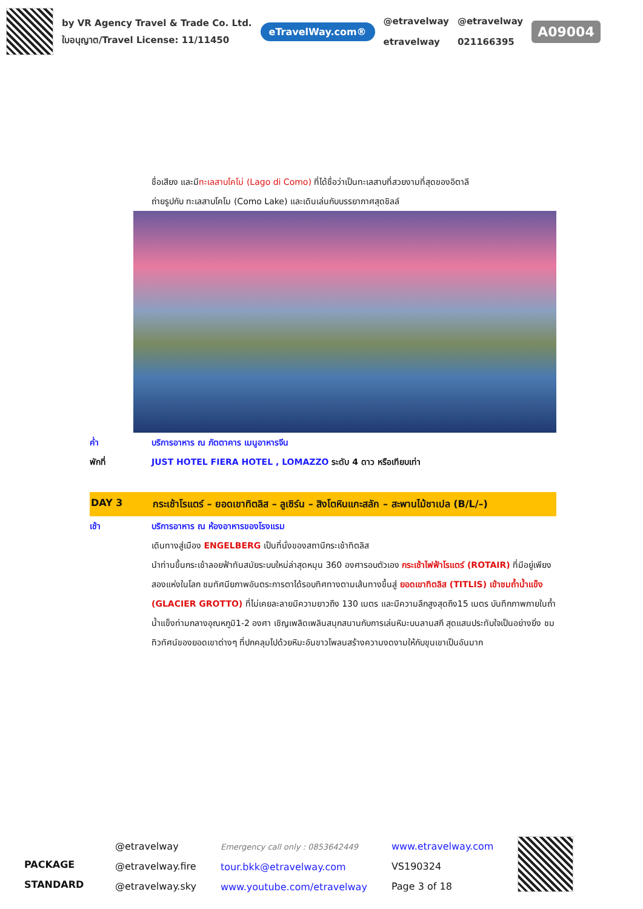by VR Agency Travel & Trade Co. Ltd.
ใบอนุญาต/Travel License: 11/11450
eTravelWay.com®
@etravelway
etravelway
@etravelway
021166395
A09004
ชื่อเสียง และมีทะเลสาบโคโม่ (Lago di Como) ที่ได้ชื่อว่าเป็นทะเลสาบที่สวยงามที่สุดของอิตาลี
ถ่ายรูปกับ ทะเลสาบโคโม (Como Lake) และเดินเล่นกับบรรยากาศสุดชิลล์
ค่ำ บริการอาหาร ณ ภัตตาคาร เมนูอาหารจีน
พักที่ JUST HOTEL FIERA HOTEL , LOMAZZO ระดับ 4 ดาว หรือเทียบเท่า
DAY 3 กระเช้าโรแตร์ – ยอดเขาทิตลิส – ลูเซิร์น – สิงโตหินแกะสลัก – สะพานไม้ชาเปล (B/L/–)
เช้า บริการอาหาร ณ ห้องอาหารของโรงแรม
เดินทางสู่เมือง ENGELBERG เป็นที่นั่งของสถานีกระเช้าทิตลิส
นำท่านขึ้นกระเช้าลอยฟ้าทันสมัยระบบใหม่ล่าสุดหมุน 360 องศารอบตัวเอง กระเช้าไฟฟ้าโรแตร์ (ROTAIR) ที่มีอยู่เพียงสองแห่งในโลก ชมทัศนียภาพอันตระการตาได้รอบทิศทางตามเส้นทางขึ้นสู่ ยอดเขาทิตลิส (TITLIS) เข้าชมถ้ำน้ำแข็ง (GLACIER GROTTO) ที่ไม่เคยละลายมีความยาวถึง 130 เมตร และมีความลึกสูงสุดถึง15 เมตร บันทึกภาพภายในถ้ำน้ำแข็งท่ามกลางอุณหภูมิ1-2 องศา เชิญเพลิดเพลินสนุกสนานกับการเล่นหิมะบนลานสกี สุดแสนประทับใจเป็นอย่างยิ่ง ชมทิวทัศน์ของยอดเขาต่างๆ ที่ปกคลุมไปด้วยหิมะอันขาวโพลนสร้างความงดงามให้กับขุนเขาเป็นอันมาก
PACKAGE STANDARD
@etravelway
@etravelway.fire
@etravelway.sky
Emergency call only : 0853642449
tour.bkk@etravelway.com
www.youtube.com/etravelway
www.etravelway.com
VS190324
Page 3 of 18